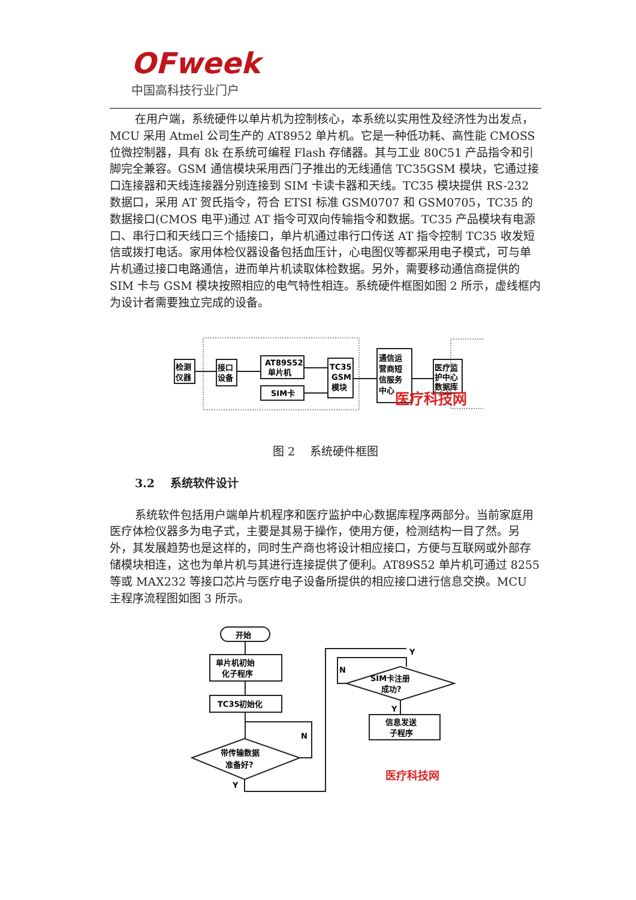OFweek
中国高科技行业门户
在用户端，系统硬件以单片机为控制核心，本系统以实用性及经济性为出发点，MCU 采用 Atmel 公司生产的 AT8952 单片机。它是一种低功耗、高性能 CMOSS 位微控制器，具有 8k 在系统可编程 Flash 存储器。其与工业 80C51 产品指令和引脚完全兼容。GSM 通信模块采用西门子推出的无线通信 TC35GSM 模块，它通过接口连接器和天线连接器分别连接到 SIM 卡读卡器和天线。TC35 模块提供 RS-232 数据口，采用 AT 贺氏指令，符合 ETSI 标准 GSM0707 和 GSM0705，TC35 的数据接口(CMOS 电平)通过 AT 指令可双向传输指令和数据。TC35 产品模块有电源口、串行口和天线口三个插接口，单片机通过串行口传送 AT 指令控制 TC35 收发短信或拨打电话。家用体检仪器设备包括血压计，心电图仪等都采用电子模式，可与单片机通过接口电路通信，进而单片机读取体检数据。另外，需要移动通信商提供的 SIM 卡与 GSM 模块按照相应的电气特性相连。系统硬件框图如图 2 所示，虚线框内为设计者需要独立完成的设备。
检测
仪器
接口
设备
AT89S52
单片机
SIM卡
TC35
GSM
模块
通信运
营商短
信服务
中心
医疗监
护中心
数据库
医疗科技网
图 2　 系统硬件框图
3.2　 系统软件设计
系统软件包括用户端单片机程序和医疗监护中心数据库程序两部分。当前家庭用医疗体检仪器多为电子式，主要是其易于操作，使用方便，检测结构一目了然。另外，其发展趋势也是这样的，同时生产商也将设计相应接口，方便与互联网或外部存储模块相连，这也为单片机与其进行连接提供了便利。AT89S52 单片机可通过 8255 等或 MAX232 等接口芯片与医疗电子设备所提供的相应接口进行信息交换。MCU 主程序流程图如图 3 所示。
开始
单片机初始
化子程序
TC35初始化
带传输数据
准备好?
N
Y
SIM卡注册
成功?
Y
N
Y
信息发送
子程序
医疗科技网